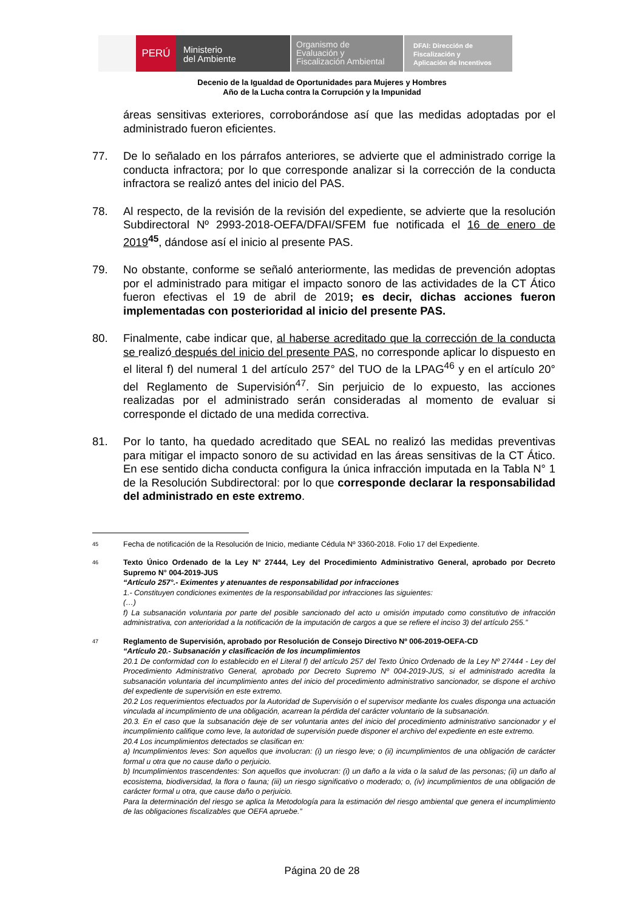PERÚ
Ministerio
del Ambiente
Organismo de
Evaluación y
Fiscalización Ambiental
DFAI: Dirección de
Fiscalización y
Aplicación de Incentivos
Decenio de la Igualdad de Oportunidades para Mujeres y Hombres
Año de la Lucha contra la Corrupción y la Impunidad
áreas sensitivas exteriores, corroborándose así que las medidas adoptadas por el administrado fueron eficientes.
77. De lo señalado en los párrafos anteriores, se advierte que el administrado corrige la conducta infractora; por lo que corresponde analizar si la corrección de la conducta infractora se realizó antes del inicio del PAS.
78. Al respecto, de la revisión de la revisión del expediente, se advierte que la resolución Subdirectoral Nº 2993-2018-OEFA/DFAI/SFEM fue notificada el 16 de enero de 2019<sup>45</sup>, dándose así el inicio al presente PAS.
79. No obstante, conforme se señaló anteriormente, las medidas de prevención adoptas por el administrado para mitigar el impacto sonoro de las actividades de la CT Ático fueron efectivas el 19 de abril de 2019; es decir, dichas acciones fueron implementadas con posterioridad al inicio del presente PAS.
80. Finalmente, cabe indicar que, al haberse acreditado que la corrección de la conducta se realizó después del inicio del presente PAS, no corresponde aplicar lo dispuesto en el literal f) del numeral 1 del artículo 257° del TUO de la LPAG<sup>46</sup> y en el artículo 20° del Reglamento de Supervisión<sup>47</sup>. Sin perjuicio de lo expuesto, las acciones realizadas por el administrado serán consideradas al momento de evaluar si corresponde el dictado de una medida correctiva.
81. Por lo tanto, ha quedado acreditado que SEAL no realizó las medidas preventivas para mitigar el impacto sonoro de su actividad en las áreas sensitivas de la CT Ático. En ese sentido dicha conducta configura la única infracción imputada en la Tabla N° 1 de la Resolución Subdirectoral: por lo que corresponde declarar la responsabilidad del administrado en este extremo.
45
Fecha de notificación de la Resolución de Inicio, mediante Cédula Nº 3360-2018. Folio 17 del Expediente.
46
Texto Único Ordenado de la Ley N° 27444, Ley del Procedimiento Administrativo General, aprobado por Decreto Supremo N° 004-2019-JUS
“Artículo 257°.- Eximentes y atenuantes de responsabilidad por infracciones
1.- Constituyen condiciones eximentes de la responsabilidad por infracciones las siguientes:
(…)
f) La subsanación voluntaria por parte del posible sancionado del acto u omisión imputado como constitutivo de infracción administrativa, con anterioridad a la notificación de la imputación de cargos a que se refiere el inciso 3) del artículo 255.”
47
Reglamento de Supervisión, aprobado por Resolución de Consejo Directivo Nº 006-2019-OEFA-CD
“Artículo 20.- Subsanación y clasificación de los incumplimientos
20.1 De conformidad con lo establecido en el Literal f) del artículo 257 del Texto Único Ordenado de la Ley Nº 27444 - Ley del Procedimiento Administrativo General, aprobado por Decreto Supremo Nº 004-2019-JUS, si el administrado acredita la subsanación voluntaria del incumplimiento antes del inicio del procedimiento administrativo sancionador, se dispone el archivo del expediente de supervisión en este extremo.
20.2 Los requerimientos efectuados por la Autoridad de Supervisión o el supervisor mediante los cuales disponga una actuación vinculada al incumplimiento de una obligación, acarrean la pérdida del carácter voluntario de la subsanación.
20.3. En el caso que la subsanación deje de ser voluntaria antes del inicio del procedimiento administrativo sancionador y el incumplimiento califique como leve, la autoridad de supervisión puede disponer el archivo del expediente en este extremo.
20.4 Los incumplimientos detectados se clasifican en:
a) Incumplimientos leves: Son aquellos que involucran: (i) un riesgo leve; o (ii) incumplimientos de una obligación de carácter formal u otra que no cause daño o perjuicio.
b) Incumplimientos trascendentes: Son aquellos que involucran: (i) un daño a la vida o la salud de las personas; (ii) un daño al ecosistema, biodiversidad, la flora o fauna; (iii) un riesgo significativo o moderado; o, (iv) incumplimientos de una obligación de carácter formal u otra, que cause daño o perjuicio.
Para la determinación del riesgo se aplica la Metodología para la estimación del riesgo ambiental que genera el incumplimiento de las obligaciones fiscalizables que OEFA apruebe.”
Página 20 de 28